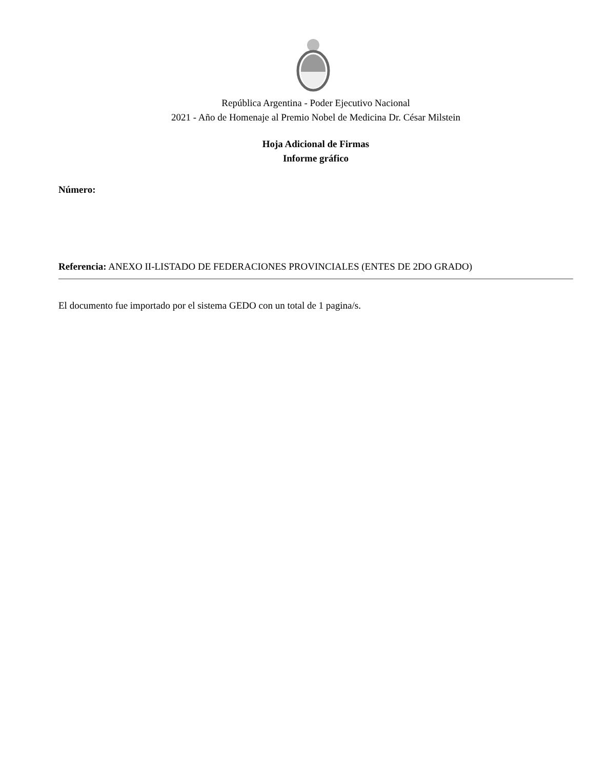República Argentina - Poder Ejecutivo Nacional
2021 - Año de Homenaje al Premio Nobel de Medicina Dr. César Milstein
Hoja Adicional de Firmas
Informe gráfico
Número:
Referencia: ANEXO II-LISTADO DE FEDERACIONES PROVINCIALES (ENTES DE 2DO GRADO)
El documento fue importado por el sistema GEDO con un total de 1 pagina/s.